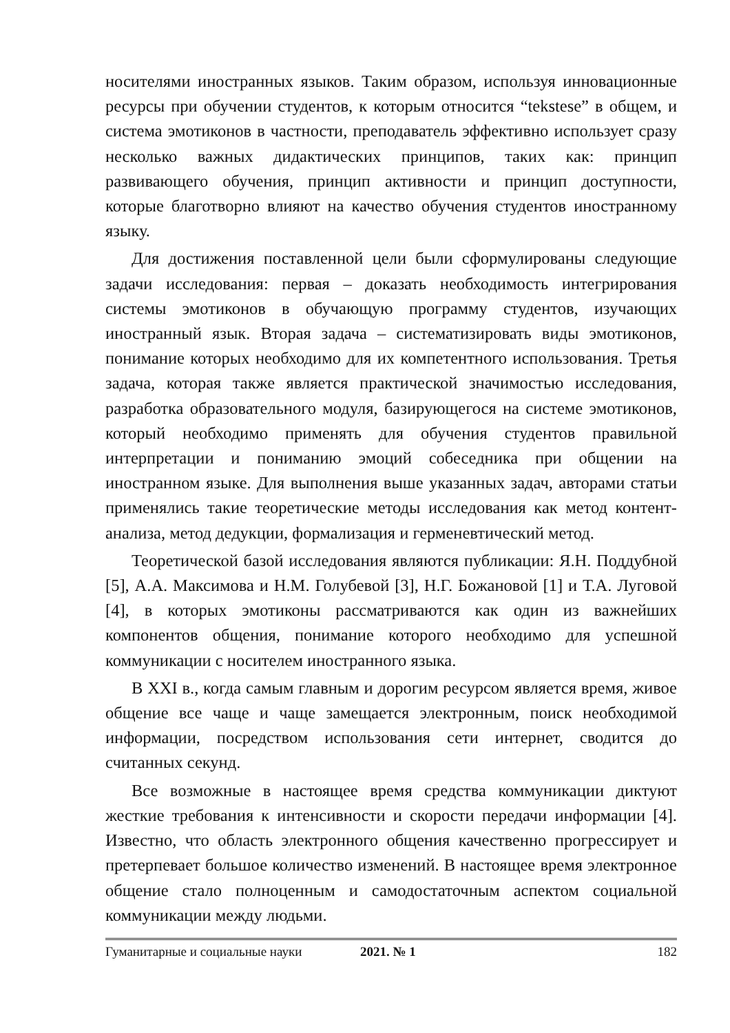носителями иностранных языков. Таким образом, используя инновационные ресурсы при обучении студентов, к которым относится “tekstese” в общем, и система эмотиконов в частности, преподаватель эффективно использует сразу несколько важных дидактических принципов, таких как: принцип развивающего обучения, принцип активности и принцип доступности, которые благотворно влияют на качество обучения студентов иностранному языку.
Для достижения поставленной цели были сформулированы следующие задачи исследования: первая – доказать необходимость интегрирования системы эмотиконов в обучающую программу студентов, изучающих иностранный язык. Вторая задача – систематизировать виды эмотиконов, понимание которых необходимо для их компетентного использования. Третья задача, которая также является практической значимостью исследования, разработка образовательного модуля, базирующегося на системе эмотиконов, который необходимо применять для обучения студентов правильной интерпретации и пониманию эмоций собеседника при общении на иностранном языке. Для выполнения выше указанных задач, авторами статьи применялись такие теоретические методы исследования как метод контент-анализа, метод дедукции, формализация и герменевтический метод.
Теоретической базой исследования являются публикации: Я.Н. Поддубной [5], А.А. Максимова и Н.М. Голубевой [3], Н.Г. Божановой [1] и Т.А. Луговой [4], в которых эмотиконы рассматриваются как один из важнейших компонентов общения, понимание которого необходимо для успешной коммуникации с носителем иностранного языка.
В XXI в., когда самым главным и дорогим ресурсом является время, живое общение все чаще и чаще замещается электронным, поиск необходимой информации, посредством использования сети интернет, сводится до считанных секунд.
Все возможные в настоящее время средства коммуникации диктуют жесткие требования к интенсивности и скорости передачи информации [4]. Известно, что область электронного общения качественно прогрессирует и претерпевает большое количество изменений. В настоящее время электронное общение стало полноценным и самодостаточным аспектом социальной коммуникации между людьми.
Гуманитарные и социальные науки 2021. № 1 182